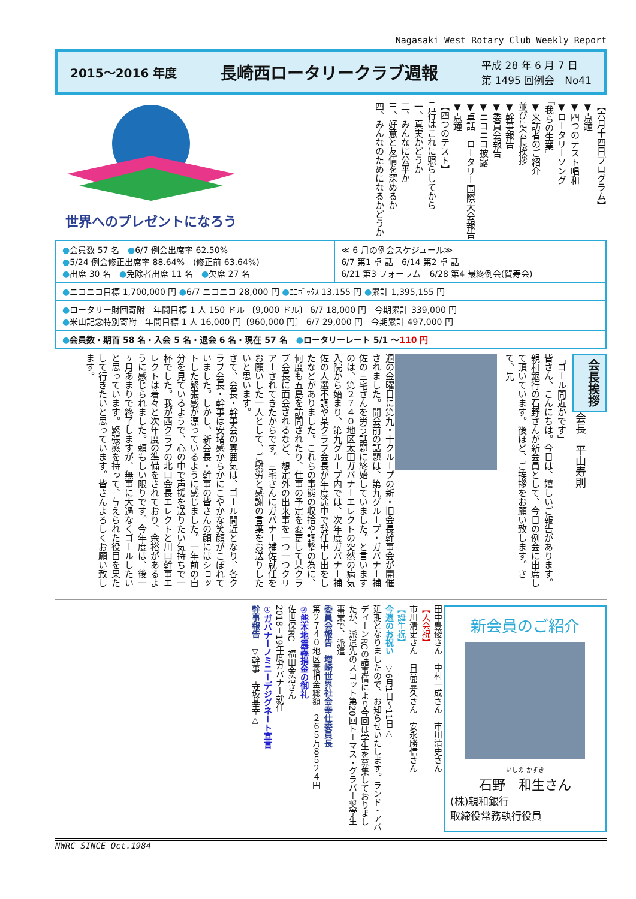Nagasaki West Rotary Club Weekly Report
2015～2016 年度 長崎西ロータリークラブ週報 平成 28 年 6 月 7 日
第 1495 回例会　No41
世界へのプレゼントになろう
【六月十四日プログラム】
▼点鐘
▼四つのテスト唱和
▼ロータリーソング
「我らの生業」
▼来訪者のご紹介
並びに会長挨拶
▼幹事報告
▼委員会報告
▼ニコニコ披露
▼卓話　ロータリー国際大会報告
▼点鐘
【四つのテスト】
言行はこれに照らしてから
一、真実かどうか
二、みんなに公平か
三、好意と友情を深めるか
四、みんなのためになるかどうか
| ● 会員数 57 名 ● 6/7 例会出席率 62.50% ● 5/24 例会修正出席率 88.64% (修正前 63.64%) ● 出席 30 名 ● 免除者出席 11 名 ● 欠席 27 名 | ≪ 6 月の例会スケジュール≫ 6/7 第1 卓 話 6/14 第2 卓 話 6/21 第3 フォーラム 6/28 第4 最終例会(賀寿会) |
| ● ニコニコ目標 1,700,000 円 ● 6/7 ニコニコ 28,000 円 ● ﾆｺﾎﾞｯｸｽ 13,155 円 ● 累計 1,395,155 円 | |
| ● ロータリー財団寄附 年間目標 1 人 150 ドル 〔9,000 ドル〕 6/7 18,000 円 今期累計 339,000 円 ● 米山記念特別寄附 年間目標 1 人 16,000 円〔960,000 円〕 6/7 29,000 円 今期累計 497,000 円 | |
| ● 会員数・期首 58 名・入会 5 名・退会 6 名・現在 57 名 ● ロータリーレート 5/1 ～ 110 円 | |
週の金曜日に第九・十クループの新・旧会長幹事会が開催されました。開会前の話題は、第九グループ・ガバナー補佐の三宅さんを労う話題に終始していました。と言いますのは、第２７４０地区太田ガバナーエレクトの突然の病気入院から始まり、第九グループ内では、次年度ガバナー補佐の人選不調や某クラブ会長が年度途中で辞任申し出をしたなどがありました。これらの事態の収拾や調整の為に、何度も五島を訪問されたり、仕事の予定を変更して某クラブ会長に面会されるなど、想定外の出来事を一つ一つクリアーされてきたからです。三宅さんにガバナー補佐就任をお願いした一人として、ご慰労と感謝の言葉をお送りしたいと思います。
さて、会長・幹事会の雰囲気は、ゴール間近となり、各クラブ会長・幹事は安堵感からかにこやかな笑顔がこぼれていました。しかし、新会長・幹事の皆さんの顔にはショットした緊張感が漂っているように感じました。一年前の自分を見ているようで、心の中で声援を送りたい気持ちで一杯でした。我が西クラブの北口会長エレクトと川口幹事エレクトは着々と次年度の準備をされており、余裕があるように感じられました。頼もしい限りです。今年度は、後一ヶ月あまりで終了しますが、無事に大過なくゴールしたいと思っています。緊張感を持って、与えられた役目を果たして行きたいと思っています。皆さんよろしくお願い致します。
「ゴール間近かです」
皆さん、こんにちは。今日は、嬉しいご報告があります。親和銀行の石野さんが新会員として、今日の例会に出席して頂いています。後ほど、ご挨拶をお願い致します。さて、先
会長挨拶
会長　平山寿則
田中豊俊さん　中村一成さん　市川清史さん
【入会祝】
市川清史さん　日高豊久さん　安永勝信さん
【誕生祝】
今週のお祝い　▽6月1日～11日△
延期となりましたので、お知らせいたします。ランド・アバディーンRCの諸事情により今回は学生を募集しておりましたが、派遣先のスコット第20回トーマス・グラバー奨学生事業で、派遣
委員会報告　増崎世界社会奉仕委員長
第２７４０地区義捐金総額　２６５万８５２４円
②熊本地震義捐金の御礼
佐世保RC　福田金治さん
2018－19年度ガバナー就任
①ガバナーノミニーデジグネート宣言
幹事報告　▽幹事　寺坂基幸△
新会員のご紹介
いしの かずき
石野　和生さん
(株)親和銀行
取締役常務執行役員
NWRC SINCE Oct.1984